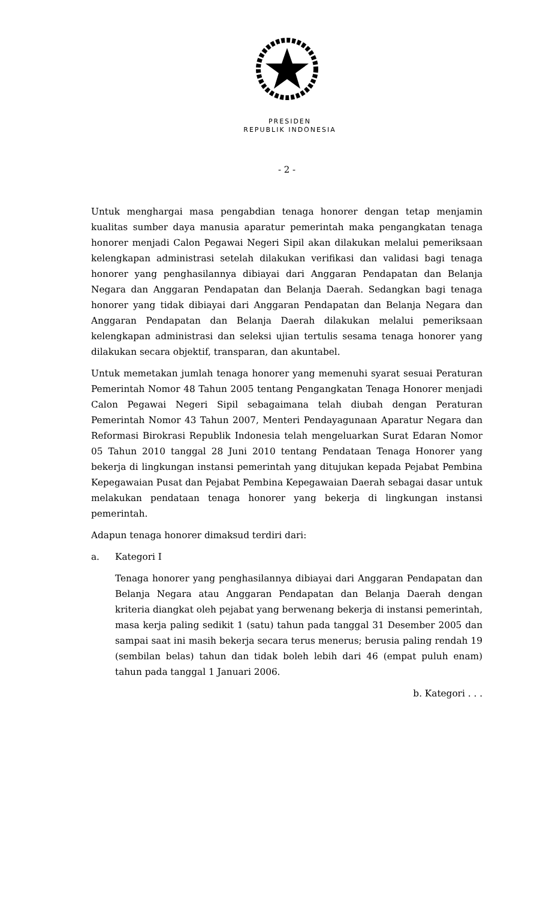PRESIDEN
REPUBLIK INDONESIA
- 2 -
Untuk menghargai masa pengabdian tenaga honorer dengan tetap menjamin kualitas sumber daya manusia aparatur pemerintah maka pengangkatan tenaga honorer menjadi Calon Pegawai Negeri Sipil akan dilakukan melalui pemeriksaan kelengkapan administrasi setelah dilakukan verifikasi dan validasi bagi tenaga honorer yang penghasilannya dibiayai dari Anggaran Pendapatan dan Belanja Negara dan Anggaran Pendapatan dan Belanja Daerah. Sedangkan bagi tenaga honorer yang tidak dibiayai dari Anggaran Pendapatan dan Belanja Negara dan Anggaran Pendapatan dan Belanja Daerah dilakukan melalui pemeriksaan kelengkapan administrasi dan seleksi ujian tertulis sesama tenaga honorer yang dilakukan secara objektif, transparan, dan akuntabel.
Untuk memetakan jumlah tenaga honorer yang memenuhi syarat sesuai Peraturan Pemerintah Nomor 48 Tahun 2005 tentang Pengangkatan Tenaga Honorer menjadi Calon Pegawai Negeri Sipil sebagaimana telah diubah dengan Peraturan Pemerintah Nomor 43 Tahun 2007, Menteri Pendayagunaan Aparatur Negara dan Reformasi Birokrasi Republik Indonesia telah mengeluarkan Surat Edaran Nomor 05 Tahun 2010 tanggal 28 Juni 2010 tentang Pendataan Tenaga Honorer yang bekerja di lingkungan instansi pemerintah yang ditujukan kepada Pejabat Pembina Kepegawaian Pusat dan Pejabat Pembina Kepegawaian Daerah sebagai dasar untuk melakukan pendataan tenaga honorer yang bekerja di lingkungan instansi pemerintah.
Adapun tenaga honorer dimaksud terdiri dari:
a. Kategori I
Tenaga honorer yang penghasilannya dibiayai dari Anggaran Pendapatan dan Belanja Negara atau Anggaran Pendapatan dan Belanja Daerah dengan kriteria diangkat oleh pejabat yang berwenang bekerja di instansi pemerintah, masa kerja paling sedikit 1 (satu) tahun pada tanggal 31 Desember 2005 dan sampai saat ini masih bekerja secara terus menerus; berusia paling rendah 19 (sembilan belas) tahun dan tidak boleh lebih dari 46 (empat puluh enam) tahun pada tanggal 1 Januari 2006.
b. Kategori . . .